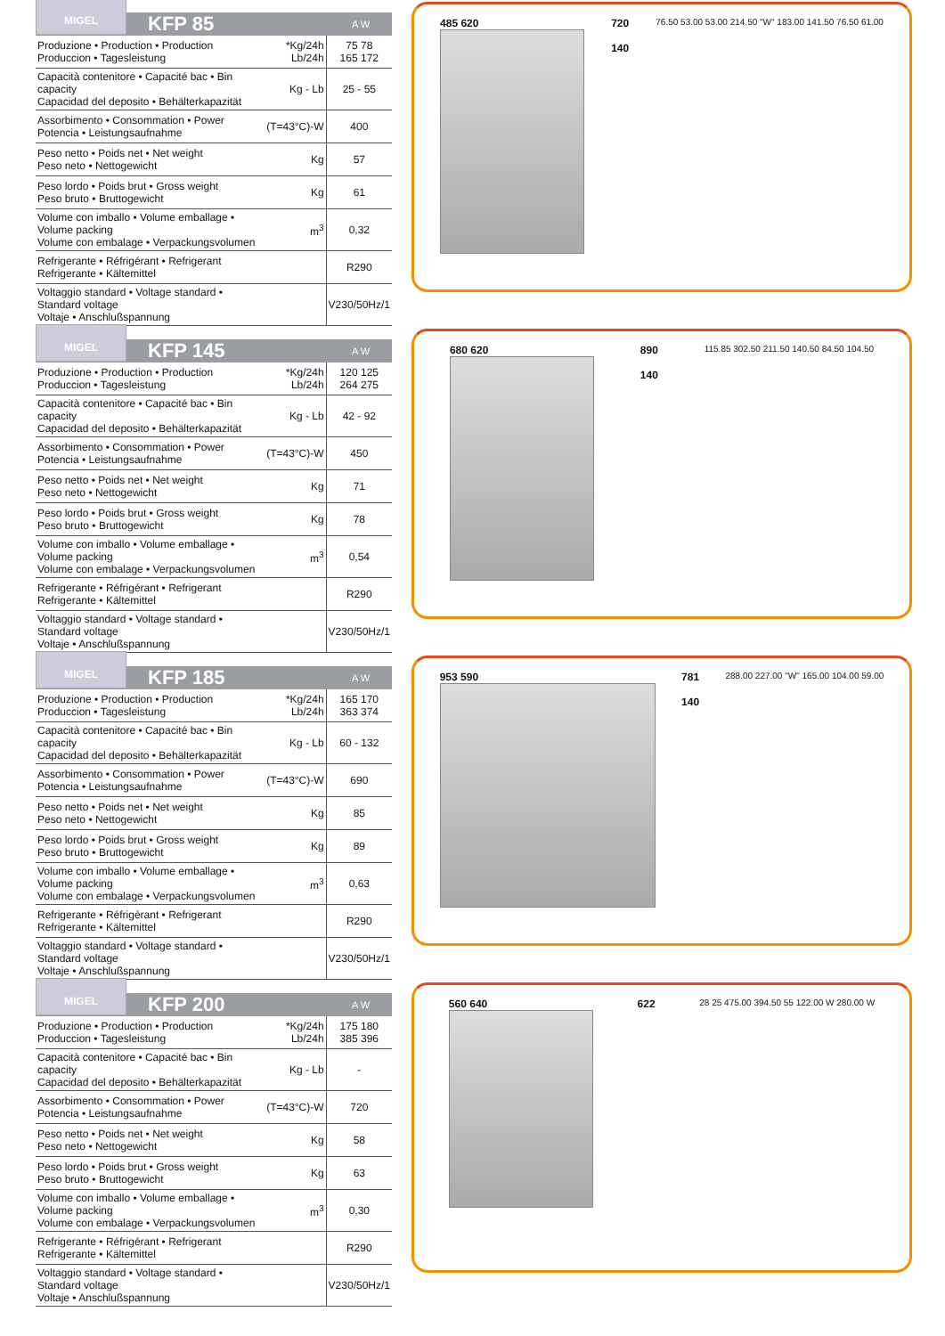MIGEL
KFP 85
A W
| Produzione • Production • Production Produccion • Tagesleistung | *Kg/24h Lb/24h | 75 78 165 172 |
| Capacità contenitore • Capacité bac • Bin capacity Capacidad del deposito • Behälterkapazität | Kg - Lb | 25 - 55 |
| Assorbimento • Consommation • Power Potencia • Leistungsaufnahme | (T=43°C)-W | 400 |
| Peso netto • Poids net • Net weight Peso neto • Nettogewicht | Kg | 57 |
| Peso lordo • Poids brut • Gross weight Peso bruto • Bruttogewicht | Kg | 61 |
| Volume con imballo • Volume emballage • Volume packing Volume con embalage • Verpackungsvolumen | m<sup>3</sup> | 0,32 |
| Refrigerante • Réfrigérant • Refrigerant Refrigerante • Kältemittel | | R290 |
| Voltaggio standard • Voltage standard • Standard voltage Voltaje • Anschlußspannung | | V230/50Hz/1 |
485 620 720
140
76.50 53.00 53.00 214.50 "W" 183.00 141.50 76.50 61.00
MIGEL
KFP 145
A W
| Produzione • Production • Production Produccion • Tagesleistung | *Kg/24h Lb/24h | 120 125 264 275 |
| Capacità contenitore • Capacité bac • Bin capacity Capacidad del deposito • Behälterkapazität | Kg - Lb | 42 - 92 |
| Assorbimento • Consommation • Power Potencia • Leistungsaufnahme | (T=43°C)-W | 450 |
| Peso netto • Poids net • Net weight Peso neto • Nettogewicht | Kg | 71 |
| Peso lordo • Poids brut • Gross weight Peso bruto • Bruttogewicht | Kg | 78 |
| Volume con imballo • Volume emballage • Volume packing Volume con embalage • Verpackungsvolumen | m<sup>3</sup> | 0,54 |
| Refrigerante • Réfrigérant • Refrigerant Refrigerante • Kältemittel | | R290 |
| Voltaggio standard • Voltage standard • Standard voltage Voltaje • Anschlußspannung | | V230/50Hz/1 |
680 620 890
140
115.85 302.50 211.50 140.50 84.50 104.50
MIGEL
KFP 185
A W
| Produzione • Production • Production Produccion • Tagesleistung | *Kg/24h Lb/24h | 165 170 363 374 |
| Capacità contenitore • Capacité bac • Bin capacity Capacidad del deposito • Behälterkapazität | Kg - Lb | 60 - 132 |
| Assorbimento • Consommation • Power Potencia • Leistungsaufnahme | (T=43°C)-W | 690 |
| Peso netto • Poids net • Net weight Peso neto • Nettogewicht | Kg | 85 |
| Peso lordo • Poids brut • Gross weight Peso bruto • Bruttogewicht | Kg | 89 |
| Volume con imballo • Volume emballage • Volume packing Volume con embalage • Verpackungsvolumen | m<sup>3</sup> | 0,63 |
| Refrigerante • Réfrigérant • Refrigerant Refrigerante • Kältemittel | | R290 |
| Voltaggio standard • Voltage standard • Standard voltage Voltaje • Anschlußspannung | | V230/50Hz/1 |
953 590 781
140
288.00 227.00 "W" 165.00 104.00 59.00
MIGEL
KFP 200
A W
| Produzione • Production • Production Produccion • Tagesleistung | *Kg/24h Lb/24h | 175 180 385 396 |
| Capacità contenitore • Capacité bac • Bin capacity Capacidad del deposito • Behälterkapazität | Kg - Lb | - |
| Assorbimento • Consommation • Power Potencia • Leistungsaufnahme | (T=43°C)-W | 720 |
| Peso netto • Poids net • Net weight Peso neto • Nettogewicht | Kg | 58 |
| Peso lordo • Poids brut • Gross weight Peso bruto • Bruttogewicht | Kg | 63 |
| Volume con imballo • Volume emballage • Volume packing Volume con embalage • Verpackungsvolumen | m<sup>3</sup> | 0,30 |
| Refrigerante • Réfrigérant • Refrigerant Refrigerante • Kältemittel | | R290 |
| Voltaggio standard • Voltage standard • Standard voltage Voltaje • Anschlußspannung | | V230/50Hz/1 |
560 640 622
28 25 475.00 394.50 55 122.00 W 280.00 W